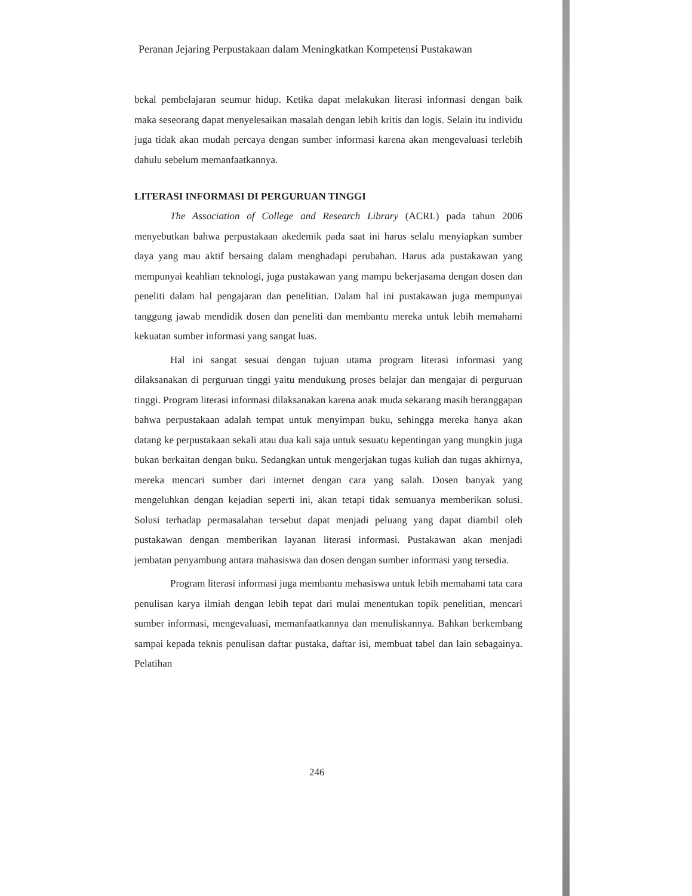Peranan Jejaring Perpustakaan dalam Meningkatkan Kompetensi Pustakawan
bekal pembelajaran seumur hidup. Ketika dapat melakukan literasi informasi dengan baik maka seseorang dapat menyelesaikan masalah dengan lebih kritis dan logis. Selain itu individu juga tidak akan mudah percaya dengan sumber informasi karena akan mengevaluasi terlebih dahulu sebelum memanfaatkannya.
LITERASI INFORMASI DI PERGURUAN TINGGI
The Association of College and Research Library (ACRL) pada tahun 2006 menyebutkan bahwa perpustakaan akedemik pada saat ini harus selalu menyiapkan sumber daya yang mau aktif bersaing dalam menghadapi perubahan. Harus ada pustakawan yang mempunyai keahlian teknologi, juga pustakawan yang mampu bekerjasama dengan dosen dan peneliti dalam hal pengajaran dan penelitian. Dalam hal ini pustakawan juga mempunyai tanggung jawab mendidik dosen dan peneliti dan membantu mereka untuk lebih memahami kekuatan sumber informasi yang sangat luas.
Hal ini sangat sesuai dengan tujuan utama program literasi informasi yang dilaksanakan di perguruan tinggi yaitu mendukung proses belajar dan mengajar di perguruan tinggi. Program literasi informasi dilaksanakan karena anak muda sekarang masih beranggapan bahwa perpustakaan adalah tempat untuk menyimpan buku, sehingga mereka hanya akan datang ke perpustakaan sekali atau dua kali saja untuk sesuatu kepentingan yang mungkin juga bukan berkaitan dengan buku. Sedangkan untuk mengerjakan tugas kuliah dan tugas akhirnya, mereka mencari sumber dari internet dengan cara yang salah. Dosen banyak yang mengeluhkan dengan kejadian seperti ini, akan tetapi tidak semuanya memberikan solusi. Solusi terhadap permasalahan tersebut dapat menjadi peluang yang dapat diambil oleh pustakawan dengan memberikan layanan literasi informasi. Pustakawan akan menjadi jembatan penyambung antara mahasiswa dan dosen dengan sumber informasi yang tersedia.
Program literasi informasi juga membantu mehasiswa untuk lebih memahami tata cara penulisan karya ilmiah dengan lebih tepat dari mulai menentukan topik penelitian, mencari sumber informasi, mengevaluasi, memanfaatkannya dan menuliskannya. Bahkan berkembang sampai kepada teknis penulisan daftar pustaka, daftar isi, membuat tabel dan lain sebagainya. Pelatihan
246